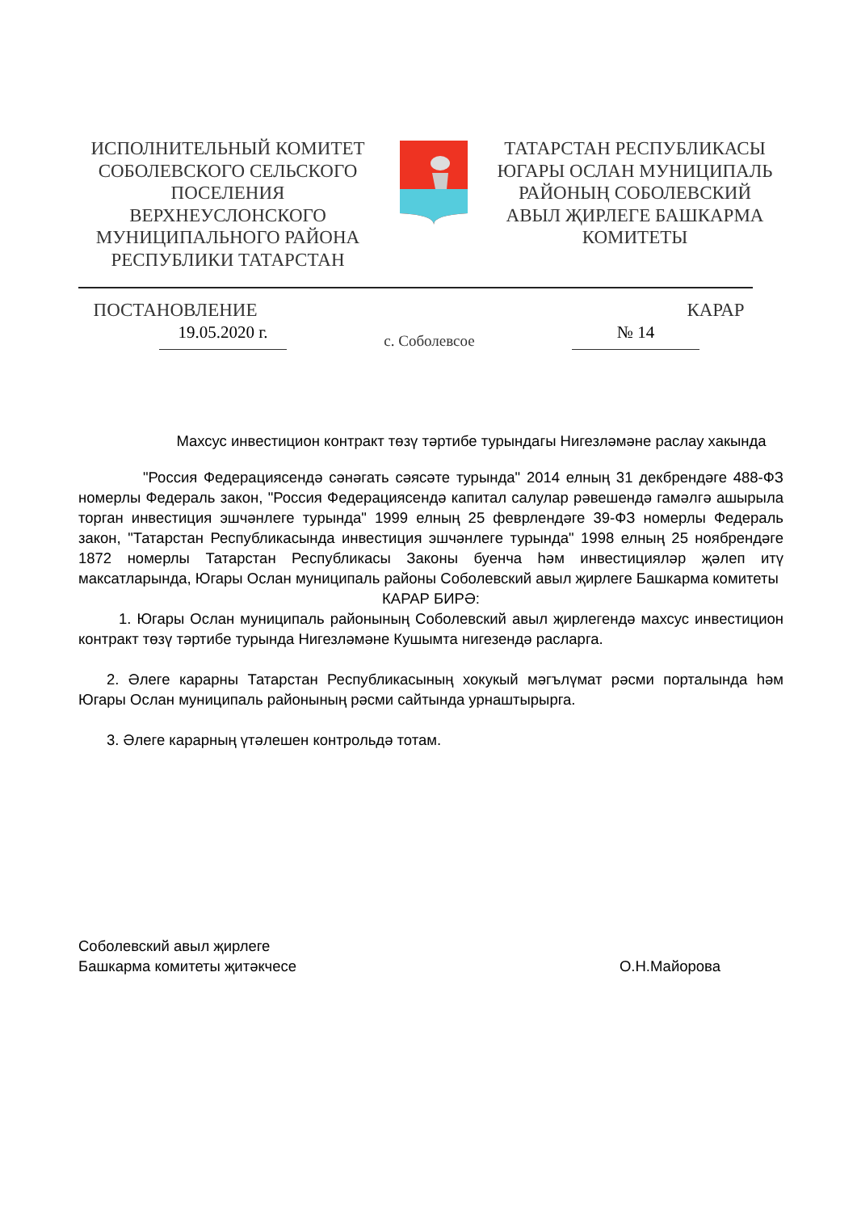ИСПОЛНИТЕЛЬНЫЙ КОМИТЕТ СОБОЛЕВСКОГО СЕЛЬСКОГО ПОСЕЛЕНИЯ ВЕРХНЕУСЛОНСКОГО МУНИЦИПАЛЬНОГО РАЙОНА РЕСПУБЛИКИ ТАТАРСТАН
ТАТАРСТАН РЕСПУБЛИКАСЫ ЮГАРЫ ОСЛАН МУНИЦИПАЛЬ РАЙОНЫҢ СОБОЛЕВСКИЙ АВЫЛ ҖИРЛЕГЕ БАШКАРМА КОМИТЕТЫ
ПОСТАНОВЛЕНИЕ КАРАР
19.05.2020 г. с. Соболевсое № 14
Махсус инвестицион контракт төзү тәртибе турындагы Нигезләмәне раслау хакында
"Россия Федерациясендә сәнәгать сәясәте турында" 2014 елның 31 декбрендәге 488-ФЗ номерлы Федераль закон, "Россия Федерациясендә капитал салулар рәвешендә гамәлгә ашырыла торган инвестиция эшчәнлеге турында" 1999 елның 25 феврлендәге 39-ФЗ номерлы Федераль закон, "Татарстан Республикасында инвестиция эшчәнлеге турында" 1998 елның 25 ноябрендәге 1872 номерлы Татарстан Республикасы Законы буенча һәм инвестицияләр җәлеп итү максатларында, Югары Ослан муниципаль районы Соболевский авыл җирлеге Башкарма комитеты
КАРАР БИРӘ:
1. Югары Ослан муниципаль районының Соболевский авыл җирлегендә махсус инвестицион контракт төзү тәртибе турында Нигезләмәне Кушымта нигезендә расларга.
2. Әлеге карарны Татарстан Республикасының хокукый мәгълүмат рәсми порталында һәм Югары Ослан муниципаль районының рәсми сайтында урнаштырырга.
3. Әлеге карарның үтәлешен контрольдә тотам.
Соболевский авыл җирлеге
Башкарма комитеты җитәкчесе
О.Н.Майорова